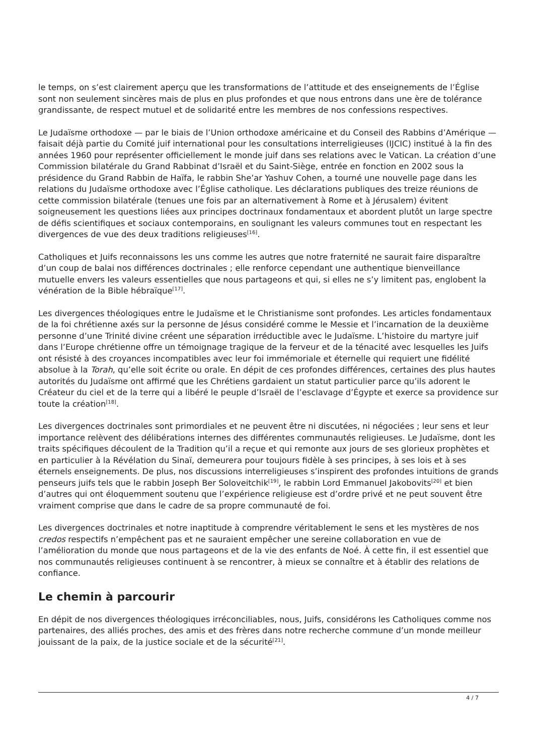le temps, on s’est clairement aperçu que les transformations de l’attitude et des enseignements de l’Église sont non seulement sincères mais de plus en plus profondes et que nous entrons dans une ère de tolérance grandissante, de respect mutuel et de solidarité entre les membres de nos confessions respectives.
Le Judaïsme orthodoxe — par le biais de l’Union orthodoxe américaine et du Conseil des Rabbins d’Amérique — faisait déjà partie du Comité juif international pour les consultations interreligieuses (IJCIC) institué à la fin des années 1960 pour représenter officiellement le monde juif dans ses relations avec le Vatican. La création d’une Commission bilatérale du Grand Rabbinat d’Israël et du Saint-Siège, entrée en fonction en 2002 sous la présidence du Grand Rabbin de Haïfa, le rabbin She’ar Yashuv Cohen, a tourné une nouvelle page dans les relations du Judaïsme orthodoxe avec l’Église catholique. Les déclarations publiques des treize réunions de cette commission bilatérale (tenues une fois par an alternativement à Rome et à Jérusalem) évitent soigneusement les questions liées aux principes doctrinaux fondamentaux et abordent plutôt un large spectre de défis scientifiques et sociaux contemporains, en soulignant les valeurs communes tout en respectant les divergences de vue des deux traditions religieuses<sup>[16]</sup>.
Catholiques et Juifs reconnaissons les uns comme les autres que notre fraternité ne saurait faire disparaître d’un coup de balai nos différences doctrinales ; elle renforce cependant une authentique bienveillance mutuelle envers les valeurs essentielles que nous partageons et qui, si elles ne s’y limitent pas, englobent la vénération de la Bible hébraïque<sup>[17]</sup>.
Les divergences théologiques entre le Judaïsme et le Christianisme sont profondes. Les articles fondamentaux de la foi chrétienne axés sur la personne de Jésus considéré comme le Messie et l’incarnation de la deuxième personne d’une Trinité divine créent une séparation irréductible avec le Judaïsme. L’histoire du martyre juif dans l’Europe chrétienne offre un témoignage tragique de la ferveur et de la ténacité avec lesquelles les Juifs ont résisté à des croyances incompatibles avec leur foi immémoriale et éternelle qui requiert une fidélité absolue à la Torah, qu’elle soit écrite ou orale. En dépit de ces profondes différences, certaines des plus hautes autorités du Judaïsme ont affirmé que les Chrétiens gardaient un statut particulier parce qu’ils adorent le Créateur du ciel et de la terre qui a libéré le peuple d’Israël de l’esclavage d’Égypte et exerce sa providence sur toute la création<sup>[18]</sup>.
Les divergences doctrinales sont primordiales et ne peuvent être ni discutées, ni négociées ; leur sens et leur importance relèvent des délibérations internes des différentes communautés religieuses. Le Judaïsme, dont les traits spécifiques découlent de la Tradition qu’il a reçue et qui remonte aux jours de ses glorieux prophètes et en particulier à la Révélation du Sinaï, demeurera pour toujours fidèle à ses principes, à ses lois et à ses éternels enseignements. De plus, nos discussions interreligieuses s’inspirent des profondes intuitions de grands penseurs juifs tels que le rabbin Joseph Ber Soloveitchik<sup>[19]</sup>, le rabbin Lord Emmanuel Jakobovits<sup>[20]</sup> et bien d’autres qui ont éloquemment soutenu que l’expérience religieuse est d’ordre privé et ne peut souvent être vraiment comprise que dans le cadre de sa propre communauté de foi.
Les divergences doctrinales et notre inaptitude à comprendre véritablement le sens et les mystères de nos credos respectifs n’empêchent pas et ne sauraient empêcher une sereine collaboration en vue de l’amélioration du monde que nous partageons et de la vie des enfants de Noé. À cette fin, il est essentiel que nos communautés religieuses continuent à se rencontrer, à mieux se connaître et à établir des relations de confiance.
Le chemin à parcourir
En dépit de nos divergences théologiques irréconciliables, nous, Juifs, considérons les Catholiques comme nos partenaires, des alliés proches, des amis et des frères dans notre recherche commune d’un monde meilleur jouissant de la paix, de la justice sociale et de la sécurité<sup>[21]</sup>.
4 / 7